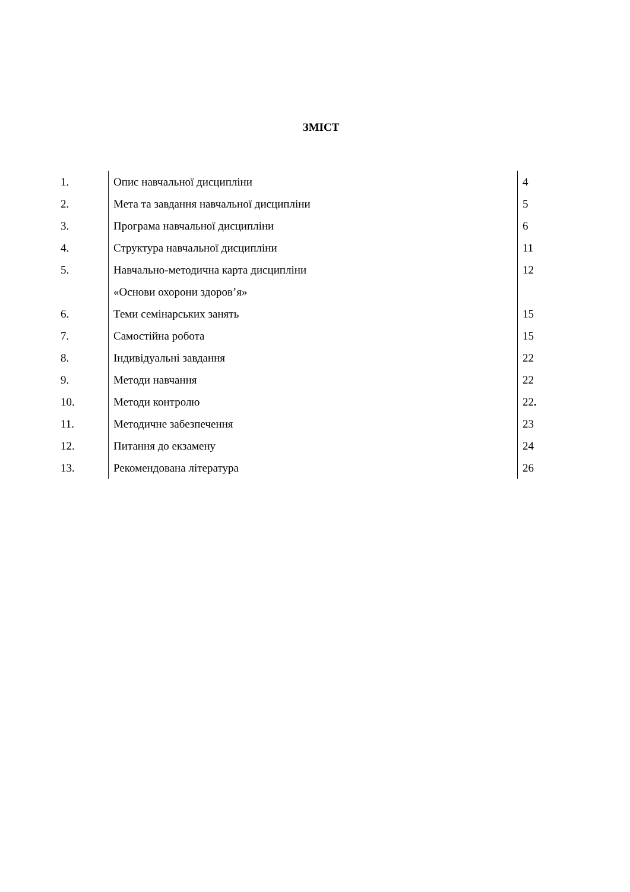ЗМІСТ
| 1. | Опис навчальної дисципліни | 4 |
| 2. | Мета та завдання навчальної дисципліни | 5 |
| 3. | Програма навчальної дисципліни | 6 |
| 4. | Структура навчальної дисципліни | 11 |
| 5. | Навчально-методична карта дисципліни | 12 |
| | «Основи охорони здоров’я» | |
| 6. | Теми семінарських занять | 15 |
| 7. | Самостійна робота | 15 |
| 8. | Індивідуальні завдання | 22 |
| 9. | Методи навчання | 22 |
| 10. | Методи контролю | 22 . |
| 11. | Методичне забезпечення | 23 |
| 12. | Питання до екзамену | 24 |
| 13. | Рекомендована література | 26 |